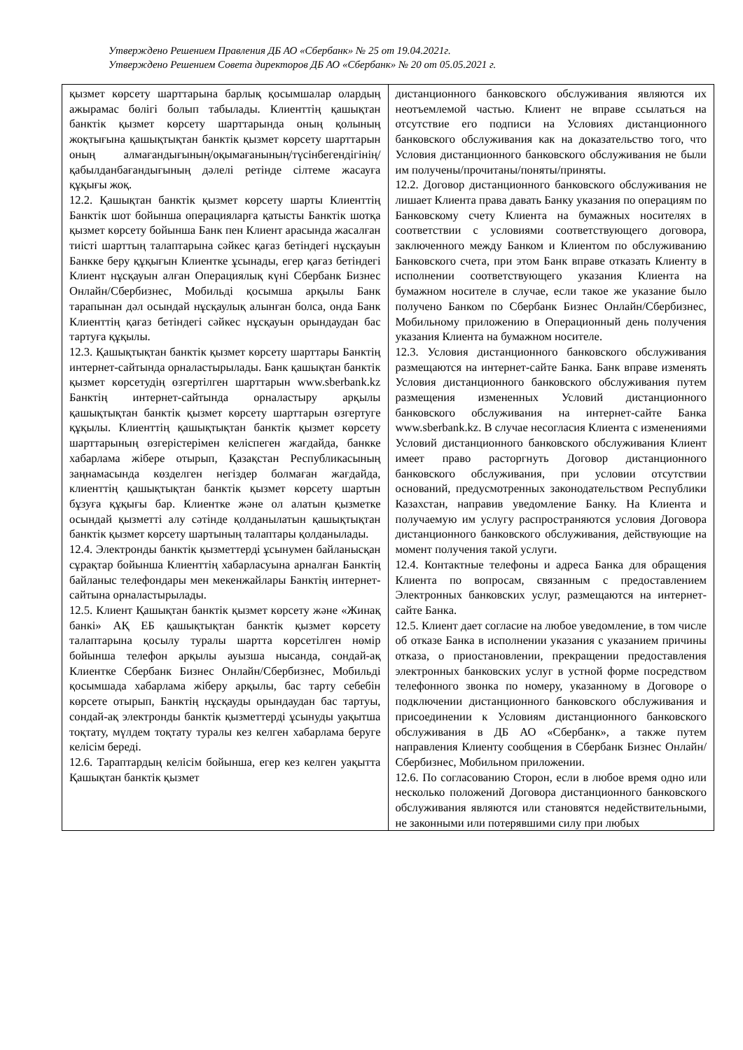Утверждено Решением Правления ДБ АО «Сбербанк» № 25 от 19.04.2021г.
Утверждено Решением Совета директоров ДБ АО «Сбербанк» № 20 от 05.05.2021 г.
| қызмет көрсету шарттарына барлық қосымшалар олардың ажырамас бөлігі болып табылады. Клиенттің қашықтан банктік қызмет көрсету шарттарында оның қолының жоқтығына қашықтықтан банктік қызмет көрсету шарттарын оның алмағандығының/оқымағанының/түсінбегендігінің/қабылданбағандығының дәлелі ретінде сілтеме жасауға құқығы жоқ. 12.2. Қашықтан банктік қызмет көрсету шарты Клиенттің Банктік шот бойынша операцияларға қатысты Банктік шотқа қызмет көрсету бойынша Банк пен Клиент арасында жасалған тиісті шарттың талаптарына сәйкес қағаз бетіндегі нұсқауын Банкке беру құқығын Клиентке ұсынады, егер қағаз бетіндегі Клиент нұсқауын алған Операциялық күні Сбербанк Бизнес Онлайн/Сбербизнес, Мобильді қосымша арқылы Банк тарапынан дәл осындай нұсқаулық алынған болса, онда Банк Клиенттің қағаз бетіндегі сәйкес нұсқауын орындаудан бас тартуға құқылы. 12.3. Қашықтықтан банктік қызмет көрсету шарттары Банктің интернет-сайтында орналастырылады. Банк қашықтан банктік қызмет көрсетудің өзгертілген шарттарын www.sberbank.kz Банктің интернет-сайтында орналастыру арқылы қашықтықтан банктік қызмет көрсету шарттарын өзгертуге құқылы. Клиенттің қашықтықтан банктік қызмет көрсету шарттарының өзгерістерімен келіспеген жағдайда, банкке хабарлама жібере отырып, Қазақстан Республикасының заңнамасында көзделген негіздер болмаған жағдайда, клиенттің қашықтықтан банктік қызмет көрсету шартын бұзуға құқығы бар. Клиентке және ол алатын қызметке осындай қызметті алу сәтінде қолданылатын қашықтықтан банктік қызмет көрсету шартының талаптары қолданылады. 12.4. Электронды банктік қызметтерді ұсынумен байланысқан сұрақтар бойынша Клиенттің хабарласуына арналған Банктің байланыс телефондары мен мекенжайлары Банктің интернет-сайтына орналастырылады. 12.5. Клиент Қашықтан банктік қызмет көрсету және «Жинақ банкі» АҚ ЕБ қашықтықтан банктік қызмет көрсету талаптарына қосылу туралы шартта көрсетілген нөмір бойынша телефон арқылы ауызша нысанда, сондай-ақ Клиентке Сбербанк Бизнес Онлайн/Сбербизнес, Мобильді қосымшада хабарлама жіберу арқылы, бас тарту себебін көрсете отырып, Банктің нұсқауды орындаудан бас тартуы, сондай-ақ электронды банктік қызметтерді ұсынуды уақытша тоқтату, мүлдем тоқтату туралы кез келген хабарлама беруге келісім береді. 12.6. Тараптардың келісім бойынша, егер кез келген уақытта Қашықтан банктік қызмет | дистанционного банковского обслуживания являются их неотъемлемой частью. Клиент не вправе ссылаться на отсутствие его подписи на Условиях дистанционного банковского обслуживания как на доказательство того, что Условия дистанционного банковского обслуживания не были им получены/прочитаны/поняты/приняты. 12.2. Договор дистанционного банковского обслуживания не лишает Клиента права давать Банку указания по операциям по Банковскому счету Клиента на бумажных носителях в соответствии с условиями соответствующего договора, заключенного между Банком и Клиентом по обслуживанию Банковского счета, при этом Банк вправе отказать Клиенту в исполнении соответствующего указания Клиента на бумажном носителе в случае, если такое же указание было получено Банком по Сбербанк Бизнес Онлайн/Сбербизнес, Мобильному приложению в Операционный день получения указания Клиента на бумажном носителе. 12.3. Условия дистанционного банковского обслуживания размещаются на интернет-сайте Банка. Банк вправе изменять Условия дистанционного банковского обслуживания путем размещения измененных Условий дистанционного банковского обслуживания на интернет-сайте Банка www.sberbank.kz. В случае несогласия Клиента с изменениями Условий дистанционного банковского обслуживания Клиент имеет право расторгнуть Договор дистанционного банковского обслуживания, при условии отсутствии оснований, предусмотренных законодательством Республики Казахстан, направив уведомление Банку. На Клиента и получаемую им услугу распространяются условия Договора дистанционного банковского обслуживания, действующие на момент получения такой услуги. 12.4. Контактные телефоны и адреса Банка для обращения Клиента по вопросам, связанным с предоставлением Электронных банковских услуг, размещаются на интернет-сайте Банка. 12.5. Клиент дает согласие на любое уведомление, в том числе об отказе Банка в исполнении указания с указанием причины отказа, о приостановлении, прекращении предоставления электронных банковских услуг в устной форме посредством телефонного звонка по номеру, указанному в Договоре о подключении дистанционного банковского обслуживания и присоединении к Условиям дистанционного банковского обслуживания в ДБ АО «Сбербанк», а также путем направления Клиенту сообщения в Сбербанк Бизнес Онлайн/Сбербизнес, Мобильном приложении. 12.6. По согласованию Сторон, если в любое время одно или несколько положений Договора дистанционного банковского обслуживания являются или становятся недействительными, не законными или потерявшими силу при любых |